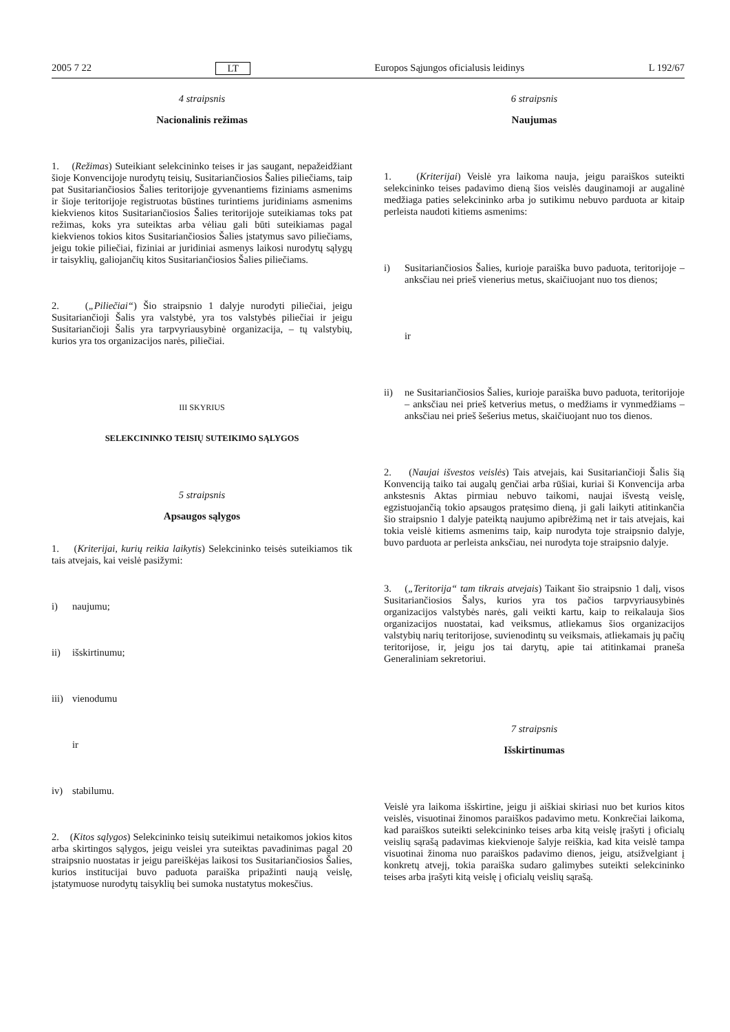2005 7 22 LT Europos Sąjungos oficialusis leidinys L 192/67
4 straipsnis
Nacionalinis režimas
1. (Režimas) Suteikiant selekcininko teises ir jas saugant, nepažeidžiant šioje Konvencijoje nurodytų teisių, Susitariančiosios Šalies piliečiams, taip pat Susitariančiosios Šalies teritorijoje gyvenantiems fiziniams asmenims ir šioje teritorijoje registruotas būstines turintiems juridiniams asmenims kiekvienos kitos Susitariančiosios Šalies teritorijoje suteikiamas toks pat režimas, koks yra suteiktas arba vėliau gali būti suteikiamas pagal kiekvienos tokios kitos Susitariančiosios Šalies įstatymus savo piliečiams, jeigu tokie piliečiai, fiziniai ar juridiniai asmenys laikosi nurodytų sąlygų ir taisyklių, galiojančių kitos Susitariančiosios Šalies piliečiams.
2. („Piliečiai“) Šio straipsnio 1 dalyje nurodyti piliečiai, jeigu Susitariančioji Šalis yra valstybė, yra tos valstybės piliečiai ir jeigu Susitariančioji Šalis yra tarpvyriausybinė organizacija, – tų valstybių, kurios yra tos organizacijos narės, piliečiai.
III SKYRIUS
SELEKCININKO TEISIŲ SUTEIKIMO SĄLYGOS
5 straipsnis
Apsaugos sąlygos
1. (Kriterijai, kurių reikia laikytis) Selekcininko teisės suteikiamos tik tais atvejais, kai veislė pasižymi:
i) naujumu;
ii) išskirtinumu;
iii) vienodumu
ir
iv) stabilumu.
2. (Kitos sąlygos) Selekcininko teisių suteikimui netaikomos jokios kitos arba skirtingos sąlygos, jeigu veislei yra suteiktas pavadinimas pagal 20 straipsnio nuostatas ir jeigu pareiškėjas laikosi tos Susitariančiosios Šalies, kurios institucijai buvo paduota paraiška pripažinti naują veislę, įstatymuose nurodytų taisyklių bei sumoka nustatytus mokesčius.
6 straipsnis
Naujumas
1. (Kriterijai) Veislė yra laikoma nauja, jeigu paraiškos suteikti selekcininko teises padavimo dieną šios veislės dauginamoji ar augalinė medžiaga paties selekcininko arba jo sutikimu nebuvo parduota ar kitaip perleista naudoti kitiems asmenims:
i) Susitariančiosios Šalies, kurioje paraiška buvo paduota, teritorijoje – anksčiau nei prieš vienerius metus, skaičiuojant nuo tos dienos;
ir
ii) ne Susitariančiosios Šalies, kurioje paraiška buvo paduota, teritorijoje – anksčiau nei prieš ketverius metus, o medžiams ir vynmedžiams – anksčiau nei prieš šešerius metus, skaičiuojant nuo tos dienos.
2. (Naujai išvestos veislės) Tais atvejais, kai Susitariančioji Šalis šią Konvenciją taiko tai augalų genčiai arba rūšiai, kuriai ši Konvencija arba ankstesnis Aktas pirmiau nebuvo taikomi, naujai išvestą veislę, egzistuojančią tokio apsaugos pratęsimo dieną, ji gali laikyti atitinkančia šio straipsnio 1 dalyje pateiktą naujumo apibrėžimą net ir tais atvejais, kai tokia veislė kitiems asmenims taip, kaip nurodyta toje straipsnio dalyje, buvo parduota ar perleista anksčiau, nei nurodyta toje straipsnio dalyje.
3. („Teritorija“ tam tikrais atvejais) Taikant šio straipsnio 1 dalį, visos Susitariančiosios Šalys, kurios yra tos pačios tarpvyriausybinės organizacijos valstybės narės, gali veikti kartu, kaip to reikalauja šios organizacijos nuostatai, kad veiksmus, atliekamus šios organizacijos valstybių narių teritorijose, suvienodintų su veiksmais, atliekamais jų pačių teritorijose, ir, jeigu jos tai darytų, apie tai atitinkamai praneša Generaliniam sekretoriui.
7 straipsnis
Išskirtinumas
Veislė yra laikoma išskirtine, jeigu ji aiškiai skiriasi nuo bet kurios kitos veislės, visuotinai žinomos paraiškos padavimo metu. Konkrečiai laikoma, kad paraiškos suteikti selekcininko teises arba kitą veislę įrašyti į oficialų veislių sąrašą padavimas kiekvienoje šalyje reiškia, kad kita veislė tampa visuotinai žinoma nuo paraiškos padavimo dienos, jeigu, atsižvelgiant į konkretų atvejį, tokia paraiška sudaro galimybes suteikti selekcininko teises arba įrašyti kitą veislę į oficialų veislių sąrašą.